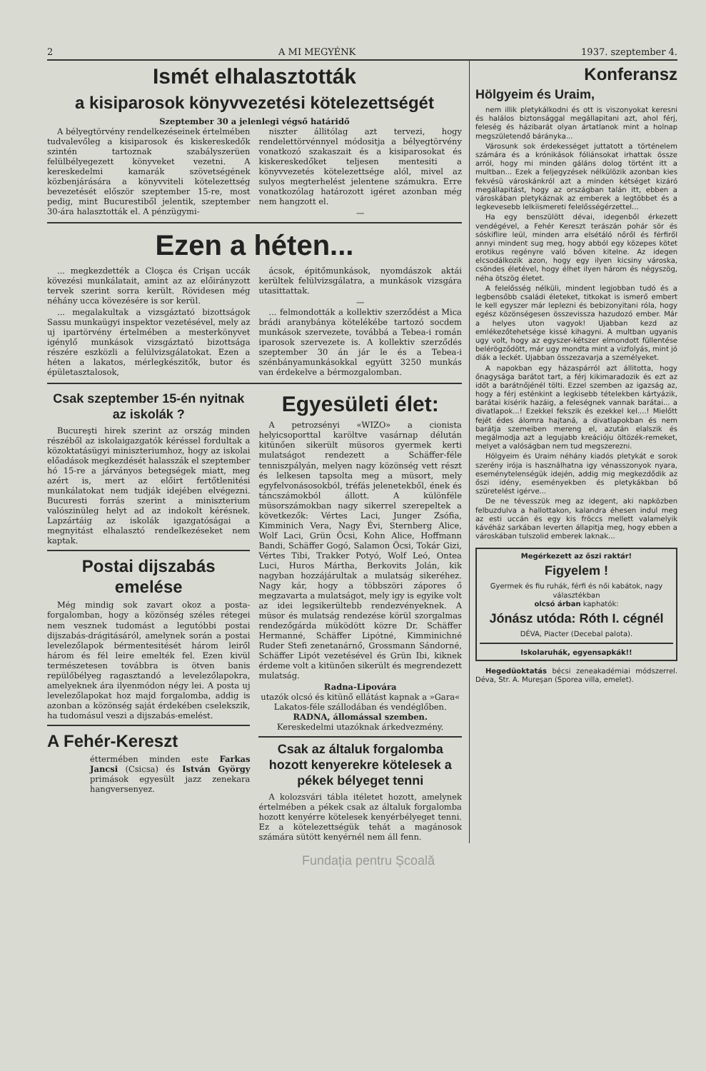2 A MI MEGYÉNK 1937. szeptember 4.
Ismét elhalasztották
a kisiparosok könyvvezetési kötelezettségét
Szeptember 30 a jelenlegi végső határidő
A bélyegtörvény rendelkezéseinek értelmében tudvalevőleg a kisiparosok és kiskereskedők szintén tartoznak szabályszerüen felülbélyegezett könyveket vezetni. A kereskedelmi kamarák szövetségének közbenjárására a könyvviteli kötelezettség bevezetését először szeptember 15-re, most pedig, mint Bucurestiből jelentik, szeptember 30-ára halasztották el. A pénzügymi-
niszter állitólag azt tervezi, hogy rendelettörvénnyel módositja a bélyegtörvény vonatkozó szakaszait és a kisiparosokat és kiskereskedőket teljesen mentesiti a könyvvezetés kötelezettsége alól, mivel az sulyos megterhelést jelentene számukra. Erre vonatkozólag határozott igéret azonban még nem hangzott el.
—
Ezen a héten...
... megkezdették a Cloşca és Crişan uccák kövezési munkálatait, amint az az előirányzott tervek szerint sorra került. Rövidesen még néhány ucca kövezésére is sor kerül.
... megalakultak a vizsgáztató bizottságok Sassu munkaügyi inspektor vezetésével, mely az uj ipartörvény értelmében a mesterkönyvet igénylő munkások vizsgáztató bizottsága részére eszközli a felülvizsgálatokat. Ezen a héten a lakatos, mérlegkészitők, butor és épületasztalosok,
ácsok, épitőmunkások, nyomdászok aktái kerültek felülvizsgálatra, a munkások vizsgára utasittattak.
—
... felmondották a kollektiv szerződést a Mica brádi aranybánya kötelékébe tartozó socdem munkások szervezete, továbbá a Tebea-i román iparosok szervezete is. A kollektiv szerződés szeptember 30 án jár le és a Tebea-i szénbányamunkásokkal együtt 3250 munkás van érdekelve a bérmozgalomban.
Csak szeptember 15-én nyitnak az iskolák ?
Bucureşti hirek szerint az ország minden részéből az iskolaigazgatók kéréssel fordultak a közoktatásügyi miniszteriumhoz, hogy az iskolai előadások megkezdését halasszák el szeptember hó 15-re a járványos betegségek miatt, meg azért is, mert az előirt fertőtlenitési munkálatokat nem tudják idejében elvégezni. Bucuresti forrás szerint a miniszterium valószinüleg helyt ad az indokolt kérésnek. Lapzártáig az iskolák igazgatóságai a megnyitást elhalasztó rendelkezéseket nem kaptak.
Postai dijszabás emelése
Még mindig sok zavart okoz a posta-forgalomban, hogy a közönség széles rétegei nem vesznek tudomást a legutóbbi postai dijszabás-drágitásáról, amelynek során a postai levelezőlapok bérmentesitését három leiről három és fél leire emelték fel. Ezen kivül természetesen továbbra is ötven banis repülőbélyeg ragasztandó a levelezőlapokra, amelyeknek ára ilyenmódon négy lei. A posta uj levelezőlapokat hoz majd forgalomba, addig is azonban a közönség saját érdekében cselekszik, ha tudomásul veszi a dijszabás-emelést.
A Fehér-Kereszt
éttermében minden este Farkas Jancsi (Csicsa) és István György primások egyesült jazz zenekara hangversenyez.
Egyesületi élet:
A petrozsényi «WIZO» a cionista helyicsoporttal karöltve vasárnap délután kitünően sikerült müsoros gyermek kerti mulatságot rendezett a Schäffer-féle tenniszpályán, melyen nagy közönség vett részt és lelkesen tapsolta meg a müsort, mely egyfelvonásosokból, tréfás jelenetekből, ének és táncszámokból állott. A különféle müsorszámokban nagy sikerrel szerepeltek a következők: Vértes Laci, Junger Zsófia, Kimminich Vera, Nagy Évi, Sternberg Alice, Wolf Laci, Grün Öcsi, Kohn Alice, Hoffmann Bandi, Schäffer Gogó, Salamon Öcsi, Tokár Gizi, Vértes Tibi, Trakker Potyó, Wolf Leó, Ontea Luci, Huros Mártha, Berkovits Jolán, kik nagyban hozzájárultak a mulatság sikeréhez. Nagy kár, hogy a többszöri zápores ő megzavarta a mulatságot, mely igy is egyike volt az idei legsikerültebb rendezvényeknek. A müsor és mulatság rendezése körül szorgalmas rendezőgárda müködött közre Dr. Schäffer Hermanné, Schäffer Lipótné, Kimminichné Ruder Stefi zenetanárnő, Grossmann Sándorné, Schäffer Lipót vezetésével és Grün Ibi, kiknek érdeme volt a kitünően sikerült és megrendezett mulatság.
Radna-Lipovára
utazók olcsó és kitünő ellátást kapnak a »Gara« Lakatos-féle szállodában és vendéglőben.
RADNA, állomással szemben.
Kereskedelmi utazóknak árkedvezmény.
Csak az általuk forgalomba hozott kenyerekre kötelesek a pékek bélyeget tenni
A kolozsvári tábla itéletet hozott, amelynek értelmében a pékek csak az általuk forgalomba hozott kenyérre kötelesek kenyérbélyeget tenni. Ez a kötelezettségük tehát a magánosok számára sütött kenyérnél nem áll fenn.
Konferansz
Hölgyeim és Uraim,
nem illik pletykálkodni és ott is viszonyokat keresni és halálos biztonsággal megállapitani azt, ahol férj, feleség és házibarát olyan ártatlanok mint a holnap megszületendő báránykа...
Városunk sok érdekességet juttatott a történelem számára és a krónikások fóliánsokat irhattak össze arról, hogy mi minden gáláns dolog történt itt a multban... Ezek a feljegyzések nélkülözik azonban kies fekvésü városkánkról azt a minden kétséget kizáró megállapitást, hogy az országban talán itt, ebben a városkában pletykáznak az emberek a legtöbbet és a legkevesebb lelkiismereti felelősségérzettel...
Ha egy benszülött dévai, idegenből érkezett vendégével, a Fehér Kereszt terászán pohár sör és sóskiflire leül, minden arra elsétáló nőről és férfiről annyi mindent sug meg, hogy abból egy közepes kötet erotikus regényre való bőven kitelne. Az idegen elcsodálkozik azon, hogy egy ilyen kicsiny városka, csöndes életével, hogy élhet ilyen három és négyszög, néha ötszög életet.
A felelősség nélküli, mindent legjobban tudó és a legbensőbb családi életeket, titkokat is ismerő embert le kell egyszer már leplezni és bebizonyitani róla, hogy egész közönségesen összevissza hazudozó ember. Már a helyes uton vagyok! Ujabban kezd az emlékezőtehetsége kissé kihagyni. A multban ugyanis ugy volt, hogy az egyszer-kétszer elmondott füllentése belérögződött, már ugy mondta mint a vizfolyás, mint jó diák a leckét. Ujabban összezavarja a személyeket.
A napokban egy házaspárról azt állitotta, hogy őnagysága barátot tart, a férj kikimaradozik és ezt az időt a barátnőjénél tölti. Ezzel szemben az igazság az, hogy a férj esténkint a legkisebb tételekben kártyázik, barátai kisérik hazáig, a feleségnek vannak barátai... a divatlapok...! Ezekkel fekszik és ezekkel kel....! Mielőtt fejét édes álomra hajtaná, a divatlapokban és nem barátja szemeiben mereng el, azután elalszik és megálmodja azt a legujabb kreációju öltözék-remeket, melyet a valóságban nem tud megszerezni.
Hölgyeim és Uraim néhány kiadós pletykát e sorok szerény irója is használhatna igy vénasszonyok nyara, eseménytelenségük idején, addig mig megkezdődik az őszi idény, eseményekben és pletykákban bő szüretelést igérve...
De ne tévesszük meg az idegent, aki napközben felbuzdulva a hallottakon, kalandra éhesen indul meg az esti uccán és egy kis fröccs mellett valamelyik kávéház sarkában leverten állapitja meg, hogy ebben a városkában tulszolid emberek laknak...
Megérkezett az őszi raktár!
Figyelem !
Gyermek és fiu ruhák, férfi és női kabátok, nagy választékban
olcsó árban kaphatók:
Jónász utóda: Róth I. cégnél
DÉVA, Piacter (Decebal palota).
Iskolaruhák, egyensapkák!!
Hegedüoktatás bécsi zeneakadémiai módszerrel. Déva, Str. A. Mureşan (Sporea villa, emelet).
Fundația pentru Școală